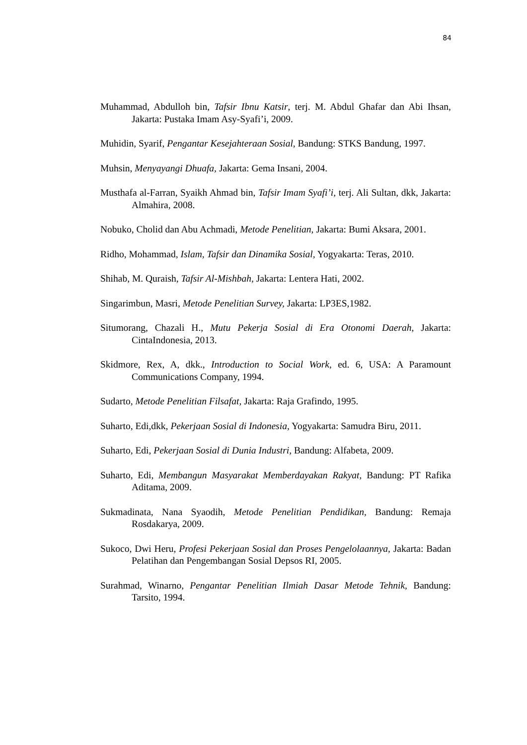84
Muhammad, Abdulloh bin, Tafsir Ibnu Katsir, terj. M. Abdul Ghafar dan Abi Ihsan, Jakarta: Pustaka Imam Asy-Syafi’i, 2009.
Muhidin, Syarif, Pengantar Kesejahteraan Sosial, Bandung: STKS Bandung, 1997.
Muhsin, Menyayangi Dhuafa, Jakarta: Gema Insani, 2004.
Musthafa al-Farran, Syaikh Ahmad bin, Tafsir Imam Syafi’i, terj. Ali Sultan, dkk, Jakarta: Almahira, 2008.
Nobuko, Cholid dan Abu Achmadi, Metode Penelitian, Jakarta: Bumi Aksara, 2001.
Ridho, Mohammad, Islam, Tafsir dan Dinamika Sosial, Yogyakarta: Teras, 2010.
Shihab, M. Quraish, Tafsir Al-Mishbah, Jakarta: Lentera Hati, 2002.
Singarimbun, Masri, Metode Penelitian Survey, Jakarta: LP3ES,1982.
Situmorang, Chazali H., Mutu Pekerja Sosial di Era Otonomi Daerah, Jakarta: CintaIndonesia, 2013.
Skidmore, Rex, A, dkk., Introduction to Social Work, ed. 6, USA: A Paramount Communications Company, 1994.
Sudarto, Metode Penelitian Filsafat, Jakarta: Raja Grafindo, 1995.
Suharto, Edi,dkk, Pekerjaan Sosial di Indonesia, Yogyakarta: Samudra Biru, 2011.
Suharto, Edi, Pekerjaan Sosial di Dunia Industri, Bandung: Alfabeta, 2009.
Suharto, Edi, Membangun Masyarakat Memberdayakan Rakyat, Bandung: PT Rafika Aditama, 2009.
Sukmadinata, Nana Syaodih, Metode Penelitian Pendidikan, Bandung: Remaja Rosdakarya, 2009.
Sukoco, Dwi Heru, Profesi Pekerjaan Sosial dan Proses Pengelolaannya, Jakarta: Badan Pelatihan dan Pengembangan Sosial Depsos RI, 2005.
Surahmad, Winarno, Pengantar Penelitian Ilmiah Dasar Metode Tehnik, Bandung: Tarsito, 1994.